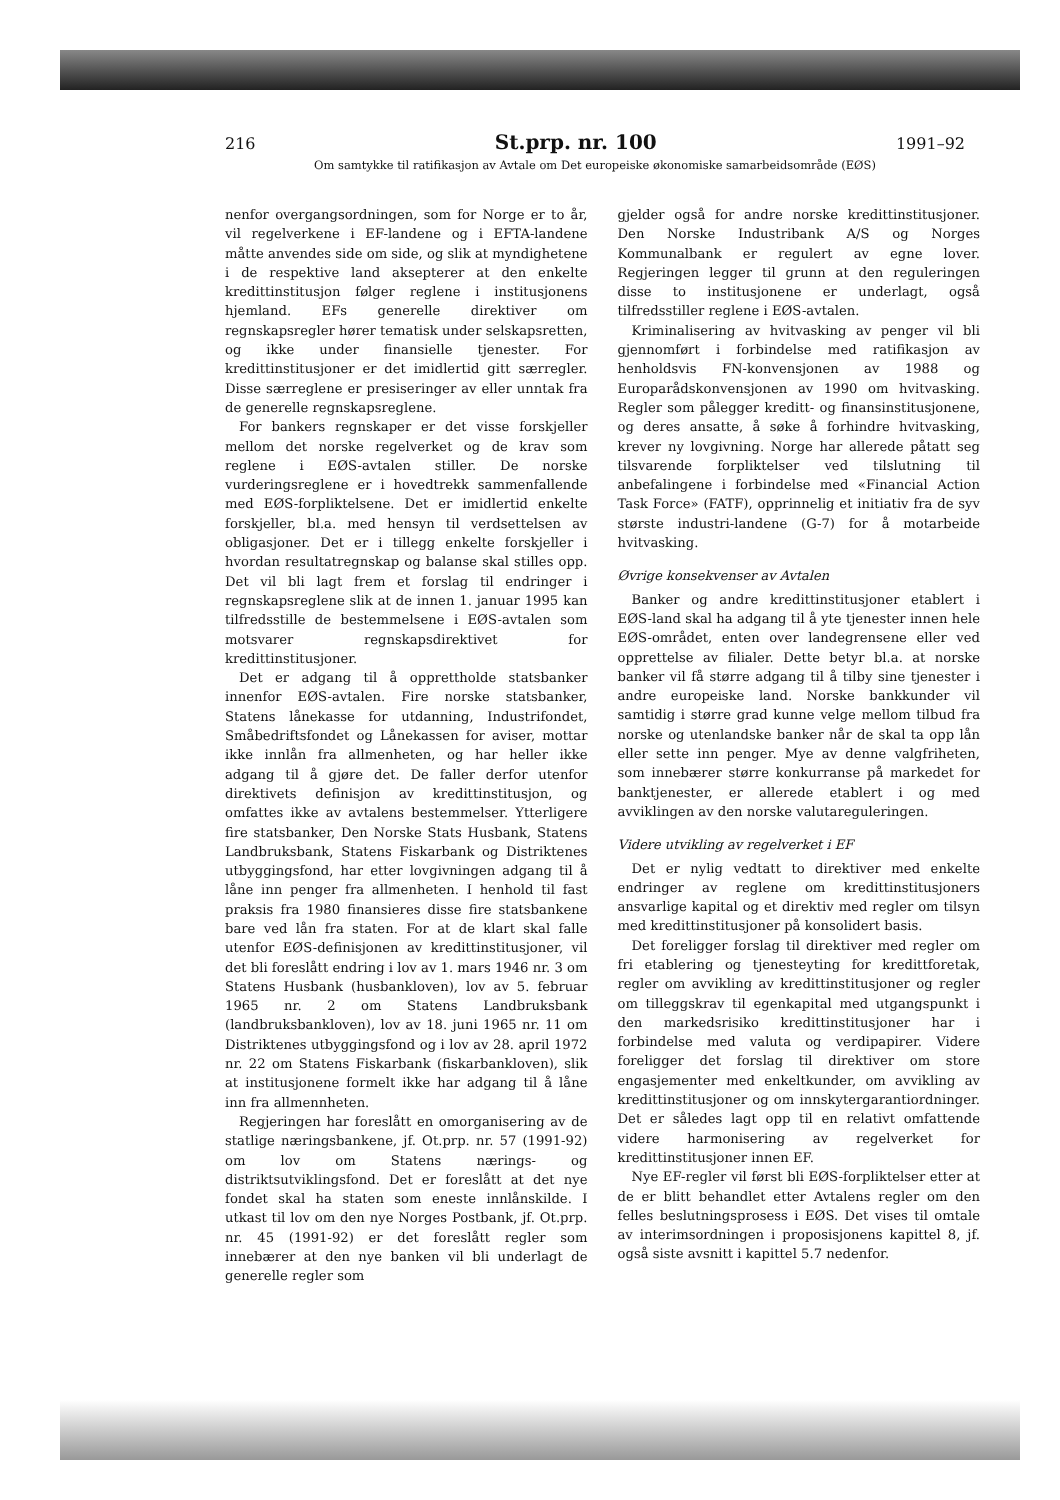216 St.prp. nr. 100 1991–92
Om samtykke til ratifikasjon av Avtale om Det europeiske økonomiske samarbeidsområde (EØS)
nenfor overgangsordningen, som for Norge er to år, vil regelverkene i EF-landene og i EFTA-landene måtte anvendes side om side, og slik at myndighetene i de respektive land aksepterer at den enkelte kredittinstitusjon følger reglene i institusjonens hjemland. EFs generelle direktiver om regnskapsregler hører tematisk under selskapsretten, og ikke under finansielle tjenester. For kredittinstitusjoner er det imidlertid gitt særregler. Disse særreglene er presiseringer av eller unntak fra de generelle regnskapsreglene.
For bankers regnskaper er det visse forskjeller mellom det norske regelverket og de krav som reglene i EØS-avtalen stiller. De norske vurderingsreglene er i hovedtrekk sammenfallende med EØS-forpliktelsene. Det er imidlertid enkelte forskjeller, bl.a. med hensyn til verdsettelsen av obligasjoner. Det er i tillegg enkelte forskjeller i hvordan resultatregnskap og balanse skal stilles opp. Det vil bli lagt frem et forslag til endringer i regnskapsreglene slik at de innen 1. januar 1995 kan tilfredsstille de bestemmelsene i EØS-avtalen som motsvarer regnskapsdirektivet for kredittinstitusjoner.
Det er adgang til å opprettholde statsbanker innenfor EØS-avtalen. Fire norske statsbanker, Statens lånekasse for utdanning, Industrifondet, Småbedriftsfondet og Lånekassen for aviser, mottar ikke innlån fra allmenheten, og har heller ikke adgang til å gjøre det. De faller derfor utenfor direktivets definisjon av kredittinstitusjon, og omfattes ikke av avtalens bestemmelser. Ytterligere fire statsbanker, Den Norske Stats Husbank, Statens Landbruksbank, Statens Fiskarbank og Distriktenes utbyggingsfond, har etter lovgivningen adgang til å låne inn penger fra allmenheten. I henhold til fast praksis fra 1980 finansieres disse fire statsbankene bare ved lån fra staten. For at de klart skal falle utenfor EØS-definisjonen av kredittinstitusjoner, vil det bli foreslått endring i lov av 1. mars 1946 nr. 3 om Statens Husbank (husbankloven), lov av 5. februar 1965 nr. 2 om Statens Landbruksbank (landbruksbankloven), lov av 18. juni 1965 nr. 11 om Distriktenes utbyggingsfond og i lov av 28. april 1972 nr. 22 om Statens Fiskarbank (fiskarbankloven), slik at institusjonene formelt ikke har adgang til å låne inn fra allmennheten.
Regjeringen har foreslått en omorganisering av de statlige næringsbankene, jf. Ot.prp. nr. 57 (1991-92) om lov om Statens nærings- og distriktsutviklingsfond. Det er foreslått at det nye fondet skal ha staten som eneste innlånskilde. I utkast til lov om den nye Norges Postbank, jf. Ot.prp. nr. 45 (1991-92) er det foreslått regler som innebærer at den nye banken vil bli underlagt de generelle regler som
gjelder også for andre norske kredittinstitusjoner. Den Norske Industribank A/S og Norges Kommunalbank er regulert av egne lover. Regjeringen legger til grunn at den reguleringen disse to institusjonene er underlagt, også tilfredsstiller reglene i EØS-avtalen.
Kriminalisering av hvitvasking av penger vil bli gjennomført i forbindelse med ratifikasjon av henholdsvis FN-konvensjonen av 1988 og Europarådskonvensjonen av 1990 om hvitvasking. Regler som pålegger kreditt- og finansinstitusjonene, og deres ansatte, å søke å forhindre hvitvasking, krever ny lovgivning. Norge har allerede påtatt seg tilsvarende forpliktelser ved tilslutning til anbefalingene i forbindelse med «Financial Action Task Force» (FATF), opprinnelig et initiativ fra de syv største industri-landene (G-7) for å motarbeide hvitvasking.
Øvrige konsekvenser av Avtalen
Banker og andre kredittinstitusjoner etablert i EØS-land skal ha adgang til å yte tjenester innen hele EØS-området, enten over landegrensene eller ved opprettelse av filialer. Dette betyr bl.a. at norske banker vil få større adgang til å tilby sine tjenester i andre europeiske land. Norske bankkunder vil samtidig i større grad kunne velge mellom tilbud fra norske og utenlandske banker når de skal ta opp lån eller sette inn penger. Mye av denne valgfriheten, som innebærer større konkurranse på markedet for banktjenester, er allerede etablert i og med avviklingen av den norske valutareguleringen.
Videre utvikling av regelverket i EF
Det er nylig vedtatt to direktiver med enkelte endringer av reglene om kredittinstitusjoners ansvarlige kapital og et direktiv med regler om tilsyn med kredittinstitusjoner på konsolidert basis.
Det foreligger forslag til direktiver med regler om fri etablering og tjenesteyting for kredittforetak, regler om avvikling av kredittinstitusjoner og regler om tilleggskrav til egenkapital med utgangspunkt i den markedsrisiko kredittinstitusjoner har i forbindelse med valuta og verdipapirer. Videre foreligger det forslag til direktiver om store engasjementer med enkeltkunder, om avvikling av kredittinstitusjoner og om innskytergarantiordninger. Det er således lagt opp til en relativt omfattende videre harmonisering av regelverket for kredittinstitusjoner innen EF.
Nye EF-regler vil først bli EØS-forpliktelser etter at de er blitt behandlet etter Avtalens regler om den felles beslutningsprosess i EØS. Det vises til omtale av interimsordningen i proposisjonens kapittel 8, jf. også siste avsnitt i kapittel 5.7 nedenfor.